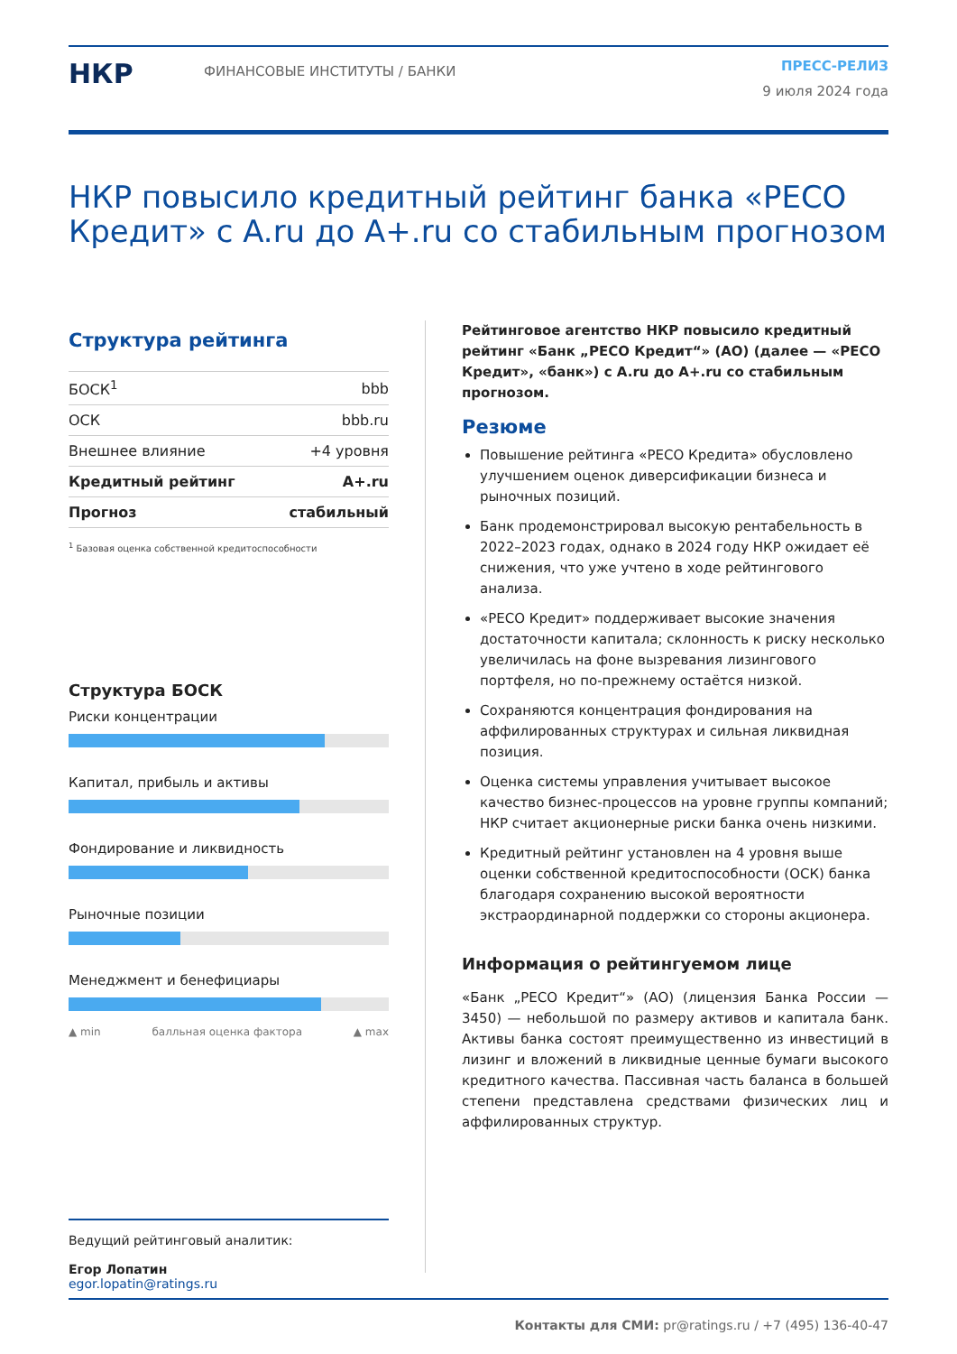НКР
ФИНАНСОВЫЕ ИНСТИТУТЫ / БАНКИ
ПРЕСС-РЕЛИЗ
9 июля 2024 года
НКР повысило кредитный рейтинг банка «РЕСО Кредит» с A.ru до A+.ru со стабильным прогнозом
Структура рейтинга
| БОСК<sup>1</sup> | bbb |
| ОСК | bbb.ru |
| Внешнее влияние | +4 уровня |
| Кредитный рейтинг | A+.ru |
| Прогноз | стабильный |
<sup>1</sup> Базовая оценка собственной кредитоспособности
Структура БОСК
Риски концентрации
Капитал, прибыль и активы
Фондирование и ликвидность
Рыночные позиции
Менеджмент и бенефициары
▲ min балльная оценка фактора ▲ max
Ведущий рейтинговый аналитик:
Егор Лопатин
egor.lopatin@ratings.ru
Рейтинговое агентство НКР повысило кредитный рейтинг «Банк „РЕСО Кредит“» (АО) (далее — «РЕСО Кредит», «банк») с A.ru до A+.ru со стабильным прогнозом.
Резюме
Повышение рейтинга «РЕСО Кредита» обусловлено улучшением оценок диверсификации бизнеса и рыночных позиций.
Банк продемонстрировал высокую рентабельность в 2022–2023 годах, однако в 2024 году НКР ожидает её снижения, что уже учтено в ходе рейтингового анализа.
«РЕСО Кредит» поддерживает высокие значения достаточности капитала; склонность к риску несколько увеличилась на фоне вызревания лизингового портфеля, но по-прежнему остаётся низкой.
Сохраняются концентрация фондирования на аффилированных структурах и сильная ликвидная позиция.
Оценка системы управления учитывает высокое качество бизнес-процессов на уровне группы компаний; НКР считает акционерные риски банка очень низкими.
Кредитный рейтинг установлен на 4 уровня выше оценки собственной кредитоспособности (ОСК) банка благодаря сохранению высокой вероятности экстраординарной поддержки со стороны акционера.
Информация о рейтингуемом лице
«Банк „РЕСО Кредит“» (АО) (лицензия Банка России — 3450) — небольшой по размеру активов и капитала банк. Активы банка состоят преимущественно из инвестиций в лизинг и вложений в ликвидные ценные бумаги высокого кредитного качества. Пассивная часть баланса в большей степени представлена средствами физических лиц и аффилированных структур.
Контакты для СМИ: pr@ratings.ru / +7 (495) 136-40-47